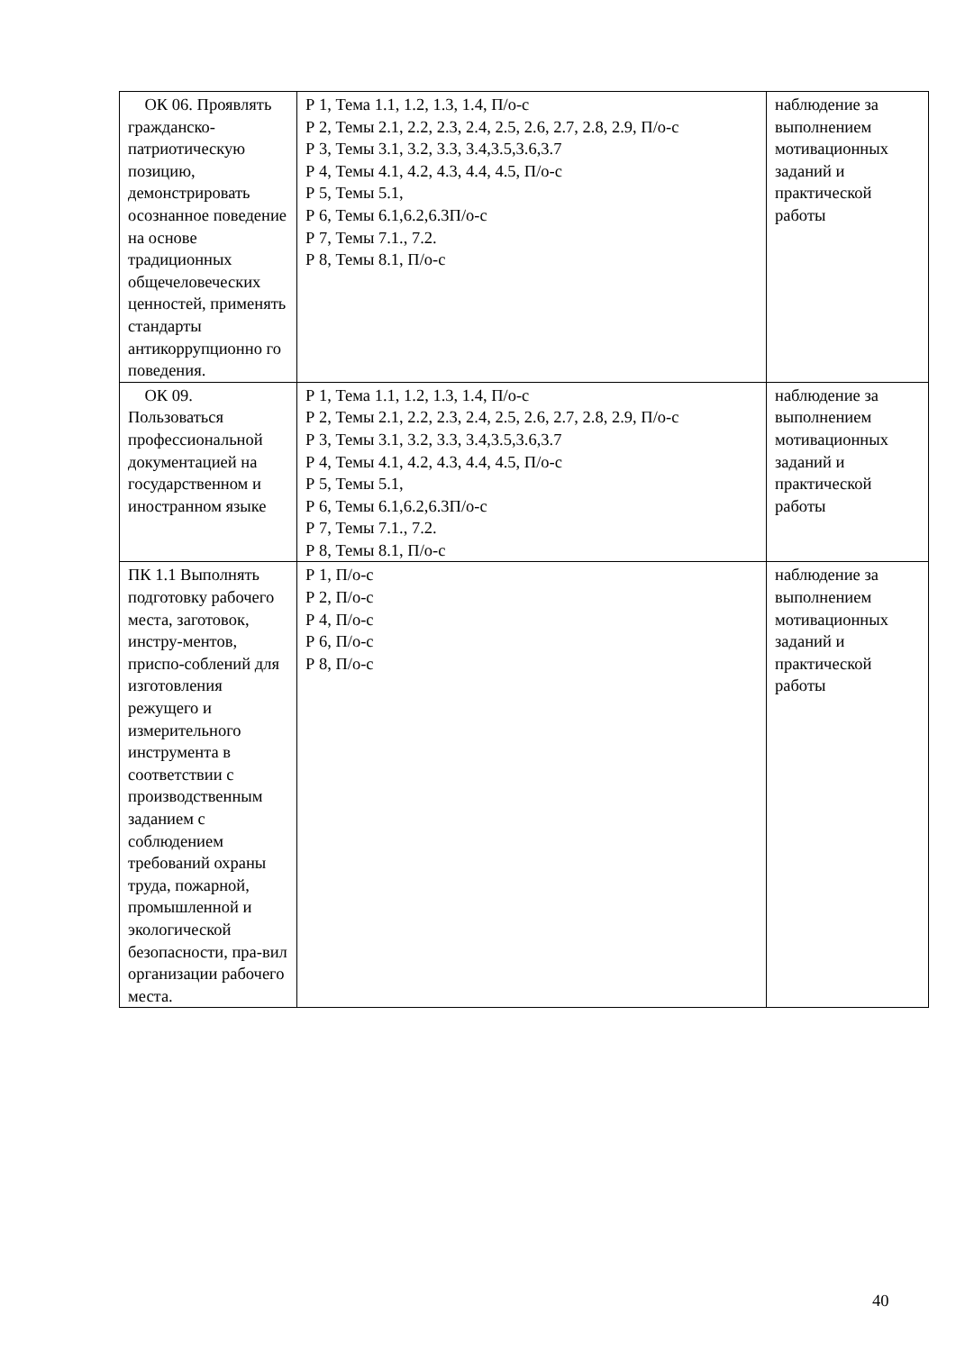| ОК 06. Проявлять гражданско-патриотическую позицию, демонстрировать осознанное поведение на основе традиционных общечеловеческих ценностей, применять стандарты антикоррупционно го поведения. | Р 1, Тема 1.1, 1.2, 1.3, 1.4, П/о-с Р 2, Темы 2.1, 2.2, 2.3, 2.4, 2.5, 2.6, 2.7, 2.8, 2.9, П/о-с Р 3, Темы 3.1, 3.2, 3.3, 3.4,3.5,3.6,3.7 Р 4, Темы 4.1, 4.2, 4.3, 4.4, 4.5, П/о-с Р 5, Темы 5.1, Р 6, Темы 6.1,6.2,6.3П/о-с Р 7, Темы 7.1., 7.2. Р 8, Темы 8.1, П/о-с | наблюдение за выполнением мотивационных заданий и практической работы |
| ОК 09. Пользоваться профессиональной документацией на государственном и иностранном языке | Р 1, Тема 1.1, 1.2, 1.3, 1.4, П/о-с Р 2, Темы 2.1, 2.2, 2.3, 2.4, 2.5, 2.6, 2.7, 2.8, 2.9, П/о-с Р 3, Темы 3.1, 3.2, 3.3, 3.4,3.5,3.6,3.7 Р 4, Темы 4.1, 4.2, 4.3, 4.4, 4.5, П/о-с Р 5, Темы 5.1, Р 6, Темы 6.1,6.2,6.3П/о-с Р 7, Темы 7.1., 7.2. Р 8, Темы 8.1, П/о-с | наблюдение за выполнением мотивационных заданий и практической работы |
| ПК 1.1 Выполнять подготовку рабочего места, заготовок, инстру-ментов, приспо-соблений для изготовления режущего и измерительного инструмента в соответствии с производственным заданием с соблюдением требований охраны труда, пожарной, промышленной и экологической безопасности, пра-вил организации рабочего места. | Р 1, П/о-с Р 2, П/о-с Р 4, П/о-с Р 6, П/о-с Р 8, П/о-с | наблюдение за выполнением мотивационных заданий и практической работы |
40